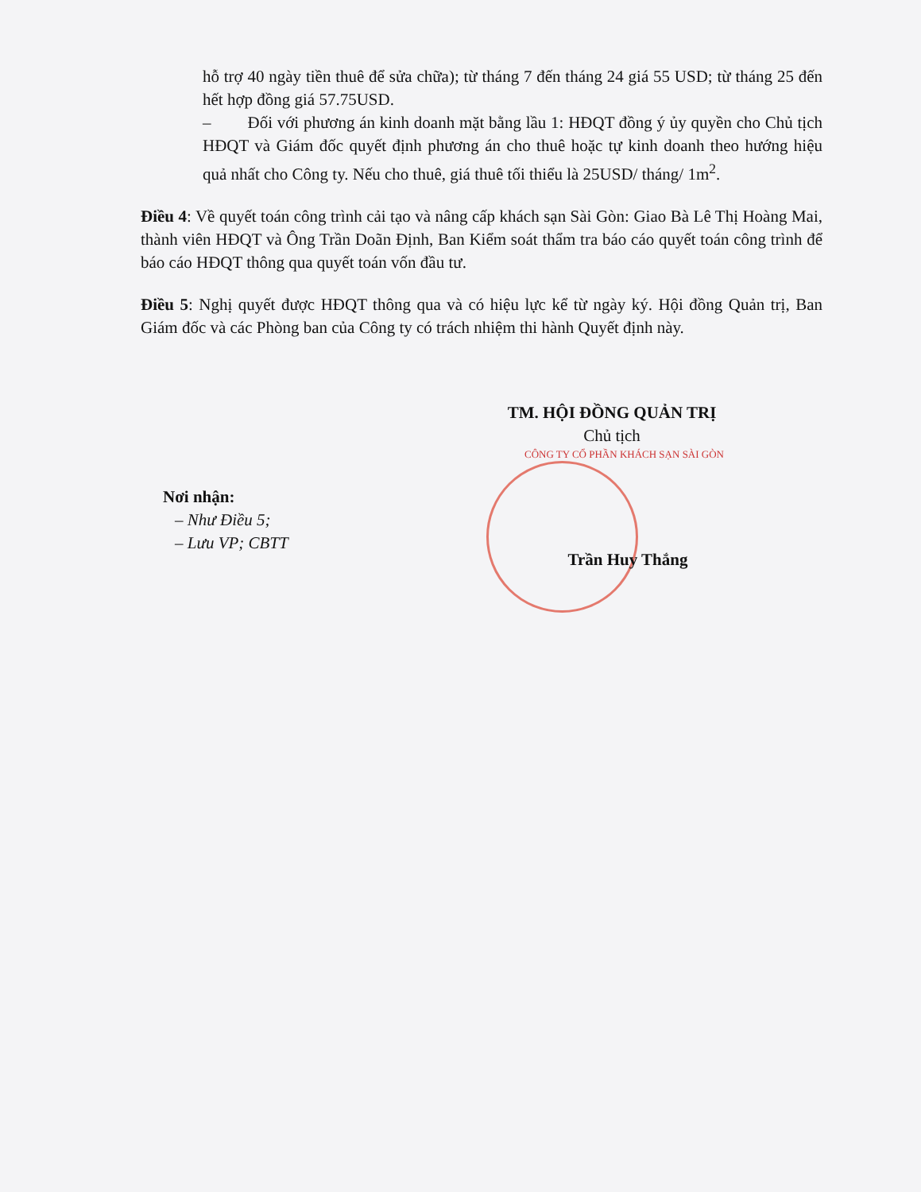hỗ trợ 40 ngày tiền thuê để sửa chữa); từ tháng 7 đến tháng 24 giá 55 USD; từ tháng 25 đến hết hợp đồng giá 57.75USD.
– Đối với phương án kinh doanh mặt bằng lầu 1: HĐQT đồng ý ủy quyền cho Chủ tịch HĐQT và Giám đốc quyết định phương án cho thuê hoặc tự kinh doanh theo hướng hiệu quả nhất cho Công ty. Nếu cho thuê, giá thuê tối thiểu là 25USD/ tháng/ 1m<sup>2</sup>.
Điều 4: Về quyết toán công trình cải tạo và nâng cấp khách sạn Sài Gòn: Giao Bà Lê Thị Hoàng Mai, thành viên HĐQT và Ông Trần Doãn Định, Ban Kiểm soát thẩm tra báo cáo quyết toán công trình để báo cáo HĐQT thông qua quyết toán vốn đầu tư.
Điều 5: Nghị quyết được HĐQT thông qua và có hiệu lực kể từ ngày ký. Hội đồng Quản trị, Ban Giám đốc và các Phòng ban của Công ty có trách nhiệm thi hành Quyết định này.
TM. HỘI ĐỒNG QUẢN TRỊ
Chủ tịch
CÔNG TY CỔ PHẦN KHÁCH SẠN SÀI GÒN
Nơi nhận:
– Như Điều 5;
– Lưu VP; CBTT
Trần Huy Thắng